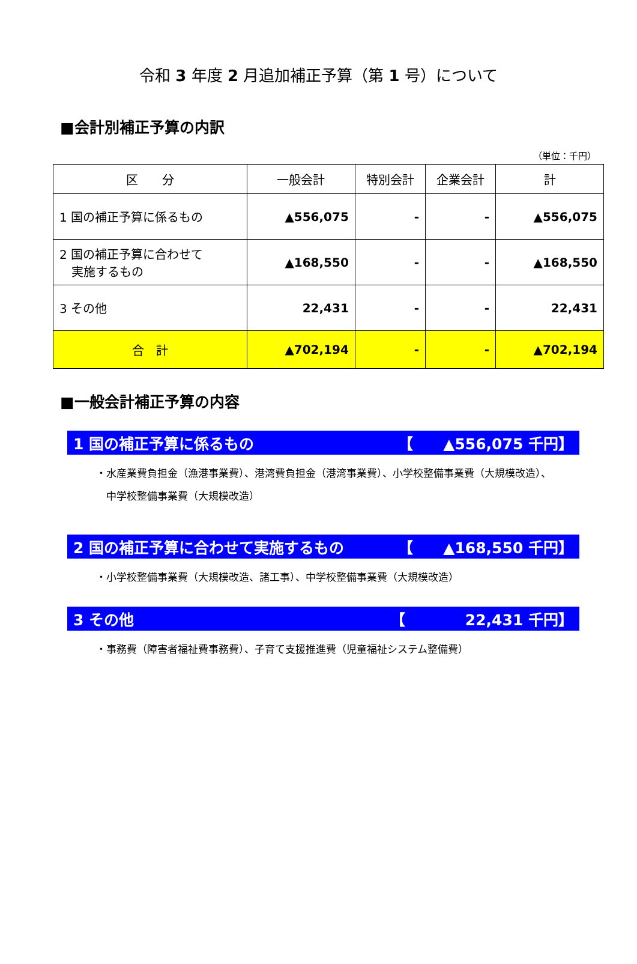令和 3 年度 2 月追加補正予算（第 1 号）について
■会計別補正予算の内訳
（単位：千円）
| 区 分 | 一般会計 | 特別会計 | 企業会計 | 計 |
| --- | --- | --- | --- | --- |
| 1 国の補正予算に係るもの | ▲556,075 | - | - | ▲556,075 |
| 2 国の補正予算に合わせて 実施するもの | ▲168,550 | - | - | ▲168,550 |
| 3 その他 | 22,431 | - | - | 22,431 |
| 合 計 | ▲702,194 | - | - | ▲702,194 |
■一般会計補正予算の内容
1 国の補正予算に係るもの 【　　▲556,075 千円】
・水産業費負担金（漁港事業費）、港湾費負担金（港湾事業費）、小学校整備事業費（大規模改造）、
　中学校整備事業費（大規模改造）
2 国の補正予算に合わせて実施するもの 【　　▲168,550 千円】
・小学校整備事業費（大規模改造、諸工事）、中学校整備事業費（大規模改造）
3 その他 【　　　　22,431 千円】
・事務費（障害者福祉費事務費）、子育て支援推進費（児童福祉システム整備費）